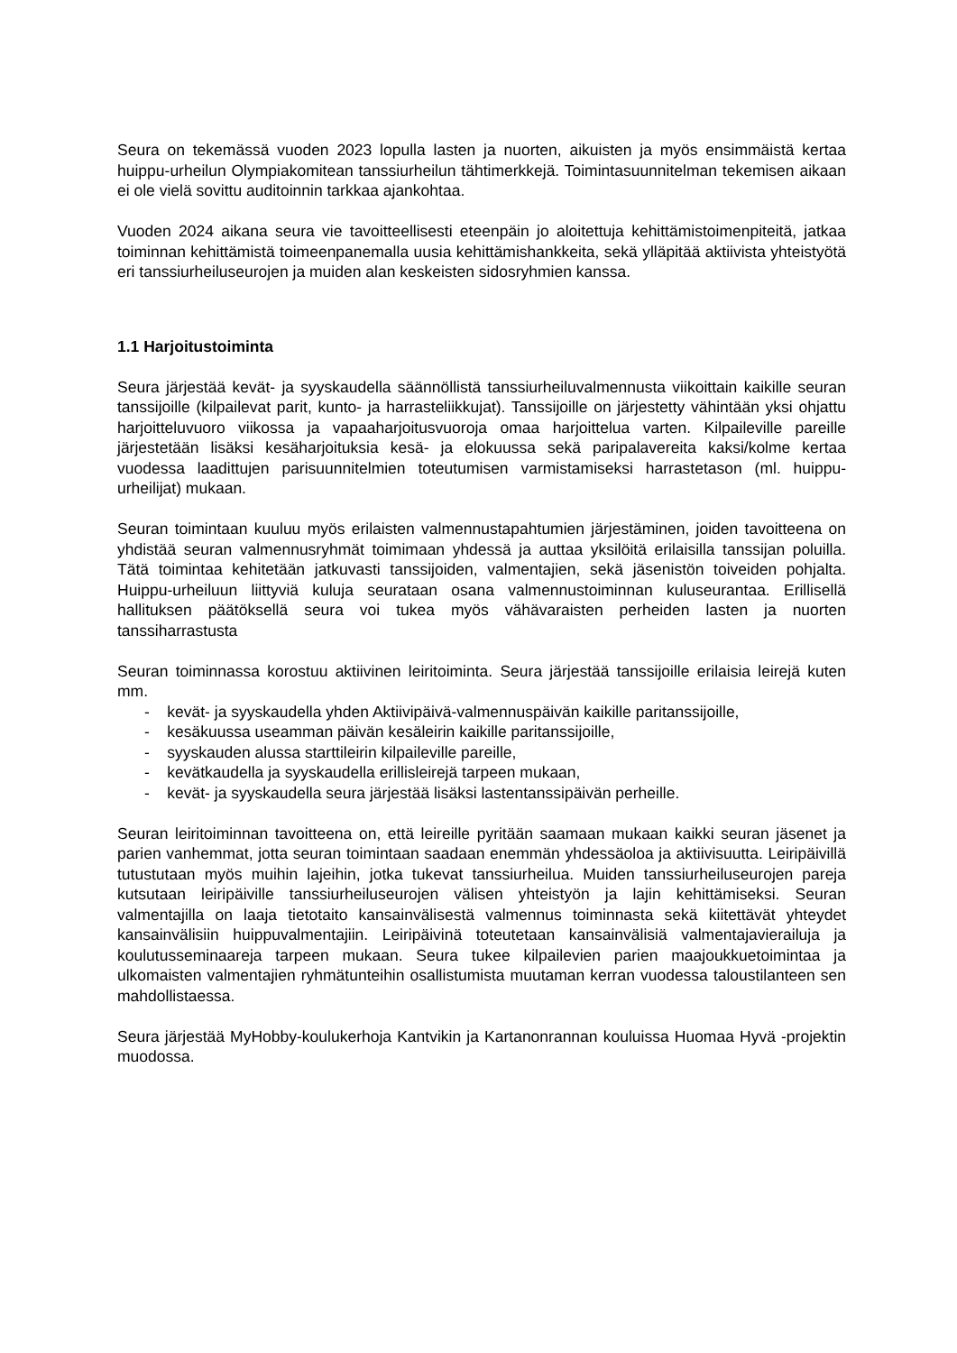Seura on tekemässä vuoden 2023 lopulla lasten ja nuorten, aikuisten ja myös ensimmäistä kertaa huippu-urheilun Olympiakomitean tanssiurheilun tähtimerkkejä. Toimintasuunnitelman tekemisen aikaan ei ole vielä sovittu auditoinnin tarkkaa ajankohtaa.
Vuoden 2024 aikana seura vie tavoitteellisesti eteenpäin jo aloitettuja kehittämistoimenpiteitä, jatkaa toiminnan kehittämistä toimeenpanemalla uusia kehittämishankkeita, sekä ylläpitää aktiivista yhteistyötä eri tanssiurheiluseurojen ja muiden alan keskeisten sidosryhmien kanssa.
1.1 Harjoitustoiminta
Seura järjestää kevät- ja syyskaudella säännöllistä tanssiurheiluvalmennusta viikoittain kaikille seuran tanssijoille (kilpailevat parit, kunto- ja harrasteliikkujat). Tanssijoille on järjestetty vähintään yksi ohjattu harjoitteluvuoro viikossa ja vapaaharjoitusvuoroja omaa harjoittelua varten. Kilpaileville pareille järjestetään lisäksi kesäharjoituksia kesä- ja elokuussa sekä paripalavereita kaksi/kolme kertaa vuodessa laadittujen parisuunnitelmien toteutumisen varmistamiseksi harrastetason (ml. huippu-urheilijat) mukaan.
Seuran toimintaan kuuluu myös erilaisten valmennustapahtumien järjestäminen, joiden tavoitteena on yhdistää seuran valmennusryhmät toimimaan yhdessä ja auttaa yksilöitä erilaisilla tanssijan poluilla. Tätä toimintaa kehitetään jatkuvasti tanssijoiden, valmentajien, sekä jäsenistön toiveiden pohjalta. Huippu-urheiluun liittyviä kuluja seurataan osana valmennustoiminnan kuluseurantaa. Erillisellä hallituksen päätöksellä seura voi tukea myös vähävaraisten perheiden lasten ja nuorten tanssiharrastusta
Seuran toiminnassa korostuu aktiivinen leiritoiminta. Seura järjestää tanssijoille erilaisia leirejä kuten mm.
- kevät- ja syyskaudella yhden Aktiivipäivä-valmennuspäivän kaikille paritanssijoille,
- kesäkuussa useamman päivän kesäleirin kaikille paritanssijoille,
- syyskauden alussa starttileirin kilpaileville pareille,
- kevätkaudella ja syyskaudella erillisleirejä tarpeen mukaan,
- kevät- ja syyskaudella seura järjestää lisäksi lastentanssipäivän perheille.
Seuran leiritoiminnan tavoitteena on, että leireille pyritään saamaan mukaan kaikki seuran jäsenet ja parien vanhemmat, jotta seuran toimintaan saadaan enemmän yhdessäoloa ja aktiivisuutta. Leiripäivillä tutustutaan myös muihin lajeihin, jotka tukevat tanssiurheilua. Muiden tanssiurheiluseurojen pareja kutsutaan leiripäiville tanssiurheiluseurojen välisen yhteistyön ja lajin kehittämiseksi. Seuran valmentajilla on laaja tietotaito kansainvälisestä valmennus toiminnasta sekä kiitettävät yhteydet kansainvälisiin huippuvalmentajiin. Leiripäivinä toteutetaan kansainvälisiä valmentajavierailuja ja koulutusseminaareja tarpeen mukaan. Seura tukee kilpailevien parien maajoukkuetoimintaa ja ulkomaisten valmentajien ryhmätunteihin osallistumista muutaman kerran vuodessa taloustilanteen sen mahdollistaessa.
Seura järjestää MyHobby-koulukerhoja Kantvikin ja Kartanonrannan kouluissa Huomaa Hyvä -projektin muodossa.